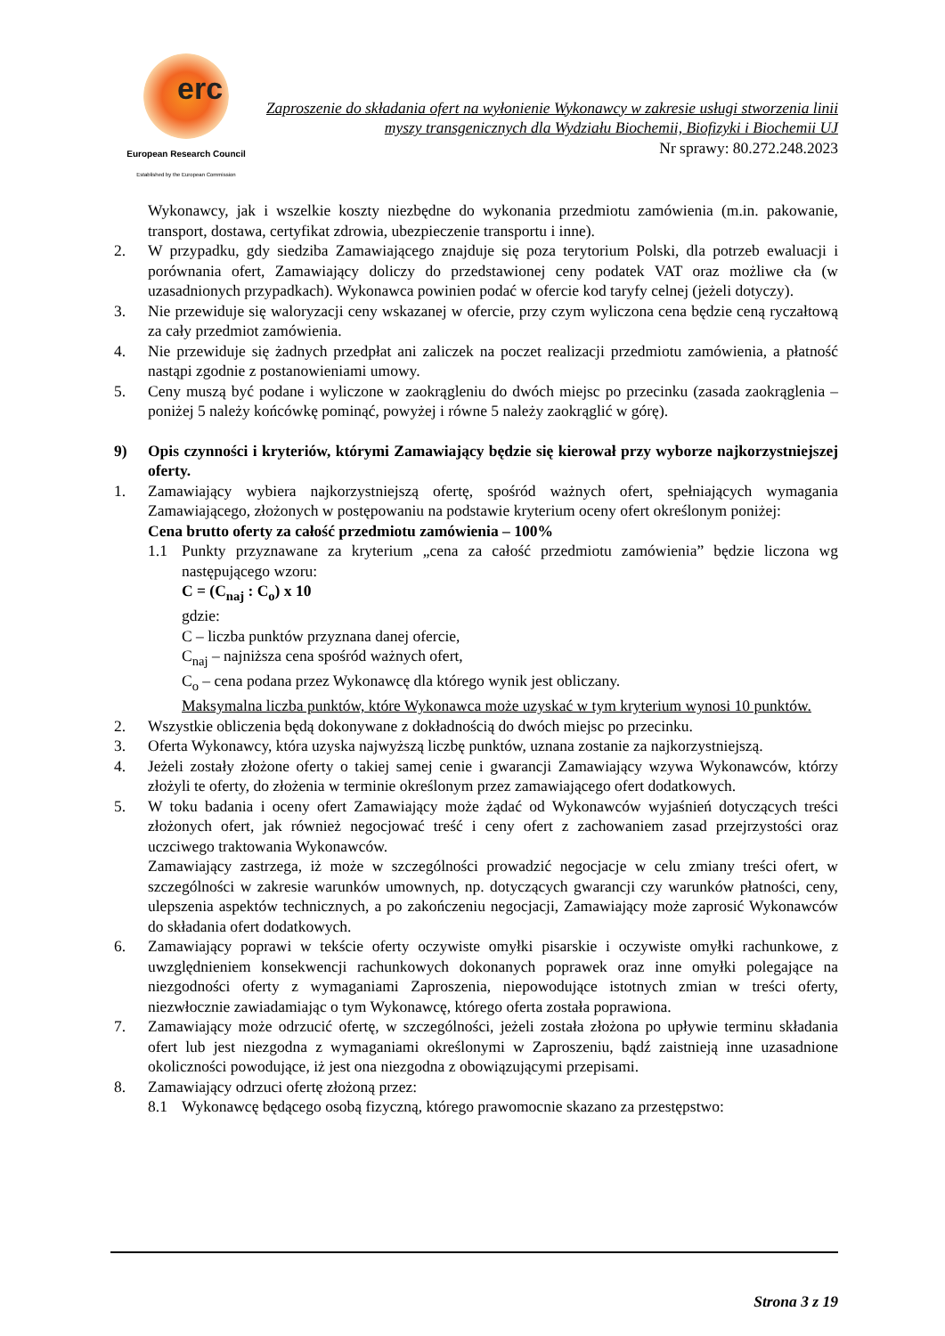erc
European Research Council
Established by the European Commission
Zaproszenie do składania ofert na wyłonienie Wykonawcy w zakresie usługi stworzenia linii myszy transgenicznych dla Wydziału Biochemii, Biofizyki i Biochemii UJ
Nr sprawy: 80.272.248.2023
Wykonawcy, jak i wszelkie koszty niezbędne do wykonania przedmiotu zamówienia (m.in. pakowanie, transport, dostawa, certyfikat zdrowia, ubezpieczenie transportu i inne).
2. W przypadku, gdy siedziba Zamawiającego znajduje się poza terytorium Polski, dla potrzeb ewaluacji i porównania ofert, Zamawiający doliczy do przedstawionej ceny podatek VAT oraz możliwe cła (w uzasadnionych przypadkach). Wykonawca powinien podać w ofercie kod taryfy celnej (jeżeli dotyczy).
3. Nie przewiduje się waloryzacji ceny wskazanej w ofercie, przy czym wyliczona cena będzie ceną ryczałtową za cały przedmiot zamówienia.
4. Nie przewiduje się żadnych przedpłat ani zaliczek na poczet realizacji przedmiotu zamówienia, a płatność nastąpi zgodnie z postanowieniami umowy.
5. Ceny muszą być podane i wyliczone w zaokrągleniu do dwóch miejsc po przecinku (zasada zaokrąglenia – poniżej 5 należy końcówkę pominąć, powyżej i równe 5 należy zaokrąglić w górę).
9) Opis czynności i kryteriów, którymi Zamawiający będzie się kierował przy wyborze najkorzystniejszej oferty.
1. Zamawiający wybiera najkorzystniejszą ofertę, spośród ważnych ofert, spełniających wymagania Zamawiającego, złożonych w postępowaniu na podstawie kryterium oceny ofert określonym poniżej:
Cena brutto oferty za całość przedmiotu zamówienia – 100%
1.1 Punkty przyznawane za kryterium „cena za całość przedmiotu zamówienia” będzie liczona wg następującego wzoru:
C = (C<sub>naj</sub> : C<sub>o</sub>) x 10
gdzie:
C – liczba punktów przyznana danej ofercie,
C<sub>naj</sub> – najniższa cena spośród ważnych ofert,
C<sub>o</sub> – cena podana przez Wykonawcę dla którego wynik jest obliczany.
Maksymalna liczba punktów, które Wykonawca może uzyskać w tym kryterium wynosi 10 punktów.
2. Wszystkie obliczenia będą dokonywane z dokładnością do dwóch miejsc po przecinku.
3. Oferta Wykonawcy, która uzyska najwyższą liczbę punktów, uznana zostanie za najkorzystniejszą.
4. Jeżeli zostały złożone oferty o takiej samej cenie i gwarancji Zamawiający wzywa Wykonawców, którzy złożyli te oferty, do złożenia w terminie określonym przez zamawiającego ofert dodatkowych.
5. W toku badania i oceny ofert Zamawiający może żądać od Wykonawców wyjaśnień dotyczących treści złożonych ofert, jak również negocjować treść i ceny ofert z zachowaniem zasad przejrzystości oraz uczciwego traktowania Wykonawców.
Zamawiający zastrzega, iż może w szczególności prowadzić negocjacje w celu zmiany treści ofert, w szczególności w zakresie warunków umownych, np. dotyczących gwarancji czy warunków płatności, ceny, ulepszenia aspektów technicznych, a po zakończeniu negocjacji, Zamawiający może zaprosić Wykonawców do składania ofert dodatkowych.
6. Zamawiający poprawi w tekście oferty oczywiste omyłki pisarskie i oczywiste omyłki rachunkowe, z uwzględnieniem konsekwencji rachunkowych dokonanych poprawek oraz inne omyłki polegające na niezgodności oferty z wymaganiami Zaproszenia, niepowodujące istotnych zmian w treści oferty, niezwłocznie zawiadamiając o tym Wykonawcę, którego oferta została poprawiona.
7. Zamawiający może odrzucić ofertę, w szczególności, jeżeli została złożona po upływie terminu składania ofert lub jest niezgodna z wymaganiami określonymi w Zaproszeniu, bądź zaistnieją inne uzasadnione okoliczności powodujące, iż jest ona niezgodna z obowiązującymi przepisami.
8. Zamawiający odrzuci ofertę złożoną przez:
8.1 Wykonawcę będącego osobą fizyczną, którego prawomocnie skazano za przestępstwo:
Strona 3 z 19